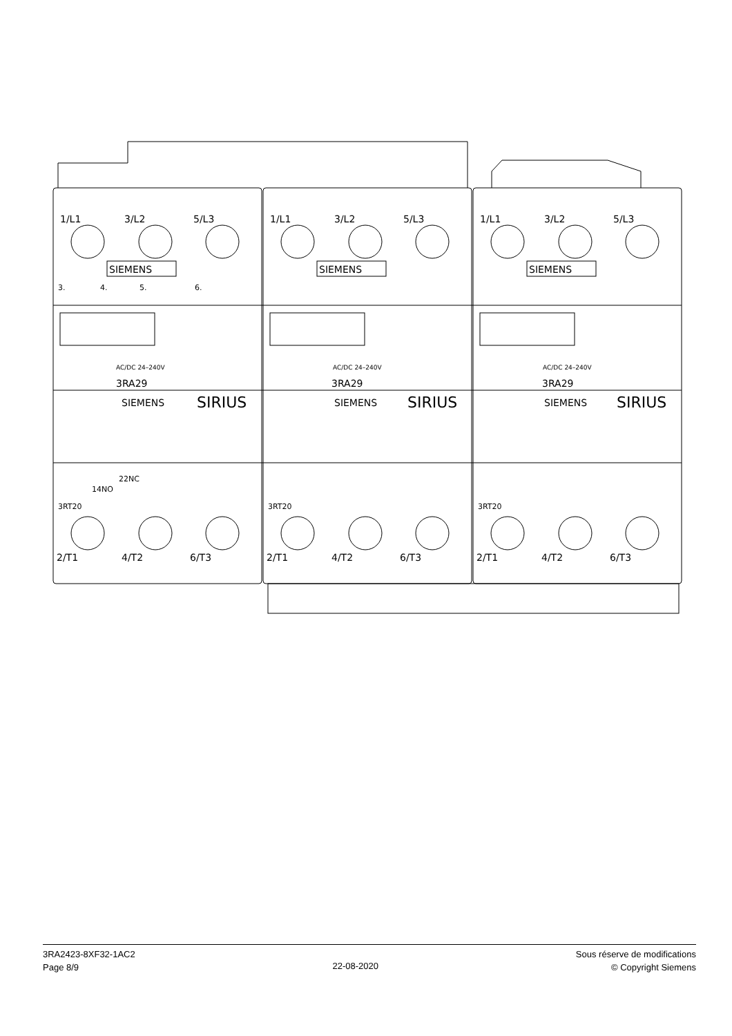1/L1
3/L2
5/L3
1/L1
3/L2
5/L3
1/L1
3/L2
5/L3
SIEMENS
SIEMENS
SIEMENS
3.
4.
5.
6.
AC/DC 24–240V
AC/DC 24–240V
AC/DC 24–240V
3RA29
3RA29
3RA29
SIEMENS
SIRIUS
SIEMENS
SIRIUS
SIEMENS
SIRIUS
14NO
22NC
3RT20
3RT20
3RT20
2/T1
4/T2
6/T3
2/T1
4/T2
6/T3
2/T1
4/T2
6/T3
3RA2423-8XF32-1AC2
Page 8/9
22-08-2020
Sous réserve de modifications
© Copyright Siemens